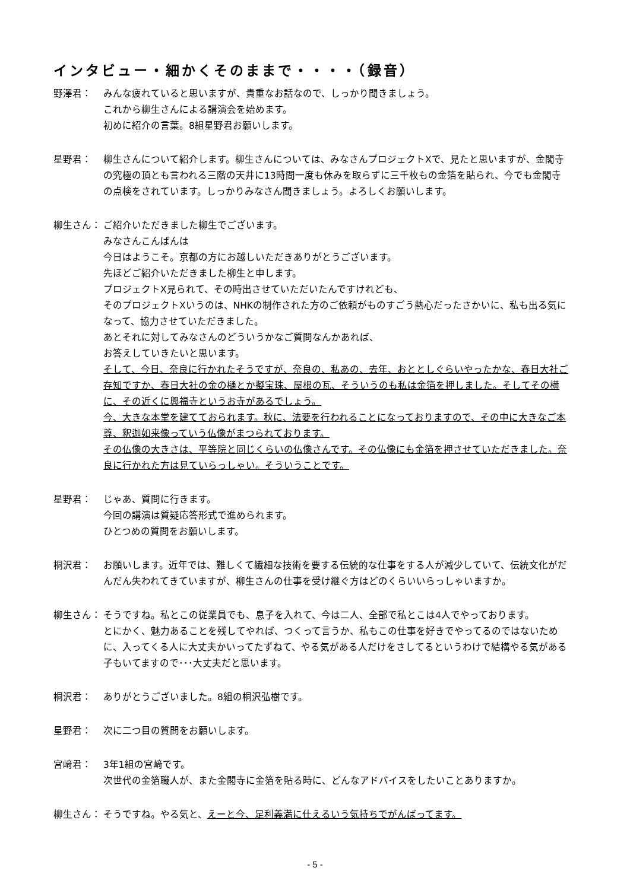インタビュー・細かくそのままで・・・・（録音）
野澤君： みんな疲れていると思いますが、貴重なお話なので、しっかり聞きましょう。
これから柳生さんによる講演会を始めます。
初めに紹介の言葉。8組星野君お願いします。
星野君： 柳生さんについて紹介します。柳生さんについては、みなさんプロジェクトXで、見たと思いますが、金閣寺の究極の頂とも言われる三階の天井に13時間一度も休みを取らずに三千枚もの金箔を貼られ、今でも金閣寺の点検をされています。しっかりみなさん聞きましょう。よろしくお願いします。
柳生さん： ご紹介いただきました柳生でございます。
みなさんこんばんは
今日はようこそ。京都の方にお越しいただきありがとうございます。
先ほどご紹介いただきました柳生と申します。
プロジェクトX見られて、その時出させていただいたんですけれども、
そのプロジェクトXいうのは、NHKの制作された方のご依頼がものすごう熱心だったさかいに、私も出る気になって、協力させていただきました。
あとそれに対してみなさんのどういうかなご質問なんかあれば、
お答えしていきたいと思います。
そして、今日、奈良に行かれたそうですが、奈良の、私あの、去年、おととしぐらいやったかな、春日大社ご存知ですか、春日大社の金の樋とか擬宝珠、屋根の瓦、そういうのも私は金箔を押しました。そしてその横に、その近くに興福寺というお寺があるでしょう。
今、大きな本堂を建てておられます。秋に、法要を行われることになっておりますので、その中に大きなご本尊、釈迦如来像っていう仏像がまつられております。
その仏像の大きさは、平等院と同じくらいの仏像さんです。その仏像にも金箔を押させていただきました。奈良に行かれた方は見ていらっしゃい。そういうことです。
星野君： じゃあ、質問に行きます。
今回の講演は質疑応答形式で進められます。
ひとつめの質問をお願いします。
桐沢君： お願いします。近年では、難しくて繊細な技術を要する伝統的な仕事をする人が減少していて、伝統文化がだんだん失われてきていますが、柳生さんの仕事を受け継ぐ方はどのくらいいらっしゃいますか。
柳生さん： そうですね。私とこの従業員でも、息子を入れて、今は二人、全部で私とこは4人でやっております。
とにかく、魅力あることを残してやれば、つくって言うか、私もこの仕事を好きでやってるのではないために、入ってくる人に大丈夫かいってたずねて、やる気がある人だけをさしてるというわけで結構やる気がある子もいてますので･･･大丈夫だと思います。
桐沢君： ありがとうございました。8組の桐沢弘樹です。
星野君： 次に二つ目の質問をお願いします。
宮﨑君： 3年1組の宮﨑です。
次世代の金箔職人が、また金閣寺に金箔を貼る時に、どんなアドバイスをしたいことありますか。
柳生さん： そうですね。やる気と、えーと今、足利義満に仕えるいう気持ちでがんばってます。
- 5 -